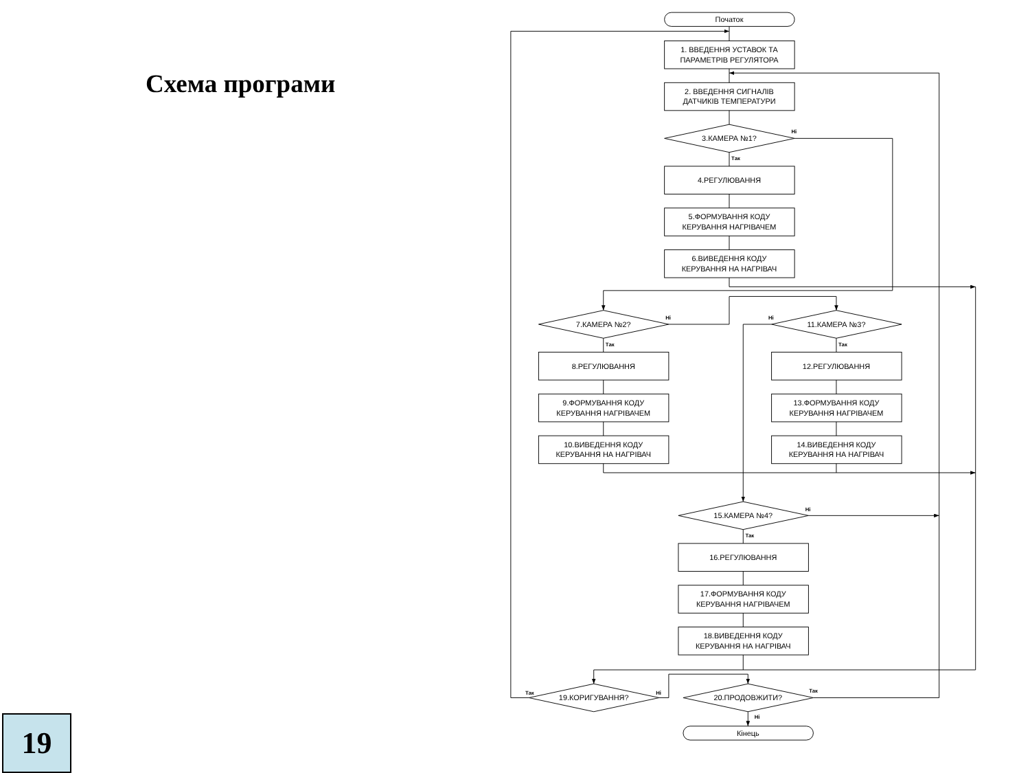Схема програми
19
Початок
1. ВВЕДЕННЯ УСТАВОК ТА
ПАРАМЕТРІВ РЕГУЛЯТОРА
2. ВВЕДЕННЯ СИГНАЛІВ
ДАТЧИКІВ ТЕМПЕРАТУРИ
3.КАМЕРА №1?
4.РЕГУЛЮВАННЯ
5.ФОРМУВАННЯ КОДУ
КЕРУВАННЯ НАГРІВАЧЕМ
6.ВИВЕДЕННЯ КОДУ
КЕРУВАННЯ НА НАГРІВАЧ
7.КАМЕРА №2?
8.РЕГУЛЮВАННЯ
9.ФОРМУВАННЯ КОДУ
КЕРУВАННЯ НАГРІВАЧЕМ
10.ВИВЕДЕННЯ КОДУ
КЕРУВАННЯ НА НАГРІВАЧ
11.КАМЕРА №3?
12.РЕГУЛЮВАННЯ
13.ФОРМУВАННЯ КОДУ
КЕРУВАННЯ НАГРІВАЧЕМ
14.ВИВЕДЕННЯ КОДУ
КЕРУВАННЯ НА НАГРІВАЧ
15.КАМЕРА №4?
16.РЕГУЛЮВАННЯ
17.ФОРМУВАННЯ КОДУ
КЕРУВАННЯ НАГРІВАЧЕМ
18.ВИВЕДЕННЯ КОДУ
КЕРУВАННЯ НА НАГРІВАЧ
19.КОРИГУВАННЯ?
20.ПРОДОВЖИТИ?
Кінець
Ні
Так
Ні
Так
Ні
Так
Ні
Так
Так
Ні
Так
Ні